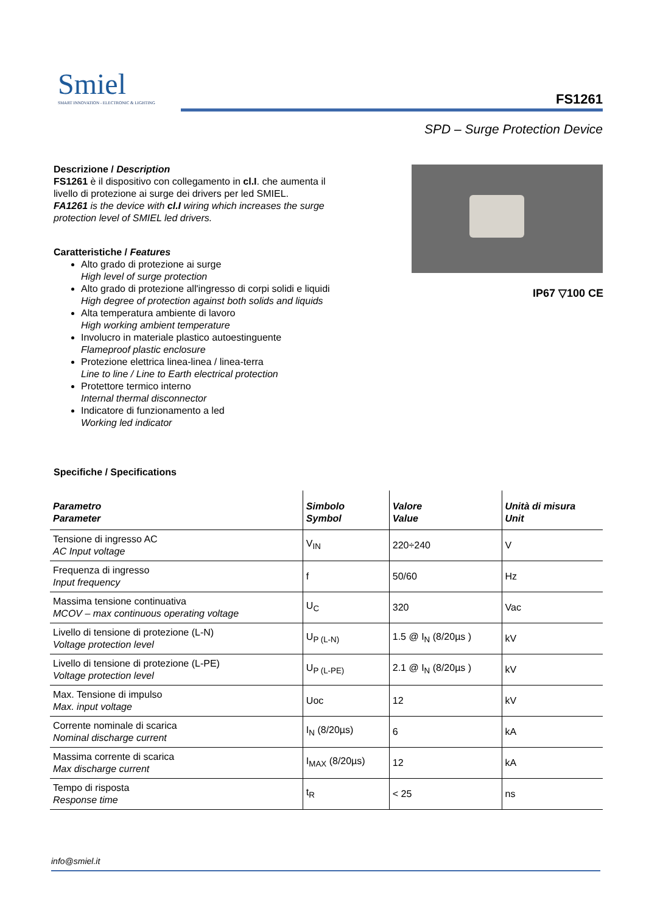Smiel
SMART INNOVATION - ELECTRONIC & LIGHTING
FS1261
SPD – Surge Protection Device
Descrizione / Description
FS1261 è il dispositivo con collegamento in cl.I. che aumenta il livello di protezione ai surge dei drivers per led SMIEL.
FA1261 is the device with cl.I wiring which increases the surge protection level of SMIEL led drivers.
Caratteristiche / Features
Alto grado di protezione ai surge
High level of surge protection
Alto grado di protezione all'ingresso di corpi solidi e liquidi
High degree of protection against both solids and liquids
Alta temperatura ambiente di lavoro
High working ambient temperature
Involucro in materiale plastico autoestinguente
Flameproof plastic enclosure
Protezione elettrica linea-linea / linea-terra
Line to line / Line to Earth electrical protection
Protettore termico interno
Internal thermal disconnector
Indicatore di funzionamento a led
Working led indicator
IP67 ▽100 CE
Specifiche / Specifications
| Parametro Parameter | Simbolo Symbol | Valore Value | Unità di misura Unit |
| --- | --- | --- | --- |
| Tensione di ingresso AC AC Input voltage | V<sub>IN</sub> | 220÷240 | V |
| Frequenza di ingresso Input frequency | f | 50/60 | Hz |
| Massima tensione continuativa MCOV – max continuous operating voltage | U<sub>C</sub> | 320 | Vac |
| Livello di tensione di protezione (L-N) Voltage protection level | U<sub>P (L-N)</sub> | 1.5 @ I<sub>N</sub> (8/20µs ) | kV |
| Livello di tensione di protezione (L-PE) Voltage protection level | U<sub>P (L-PE)</sub> | 2.1 @ I<sub>N</sub> (8/20µs ) | kV |
| Max. Tensione di impulso Max. input voltage | Uoc | 12 | kV |
| Corrente nominale di scarica Nominal discharge current | I<sub>N</sub> (8/20µs) | 6 | kA |
| Massima corrente di scarica Max discharge current | I<sub>MAX</sub> (8/20µs) | 12 | kA |
| Tempo di risposta Response time | t<sub>R</sub> | < 25 | ns |
info@smiel.it